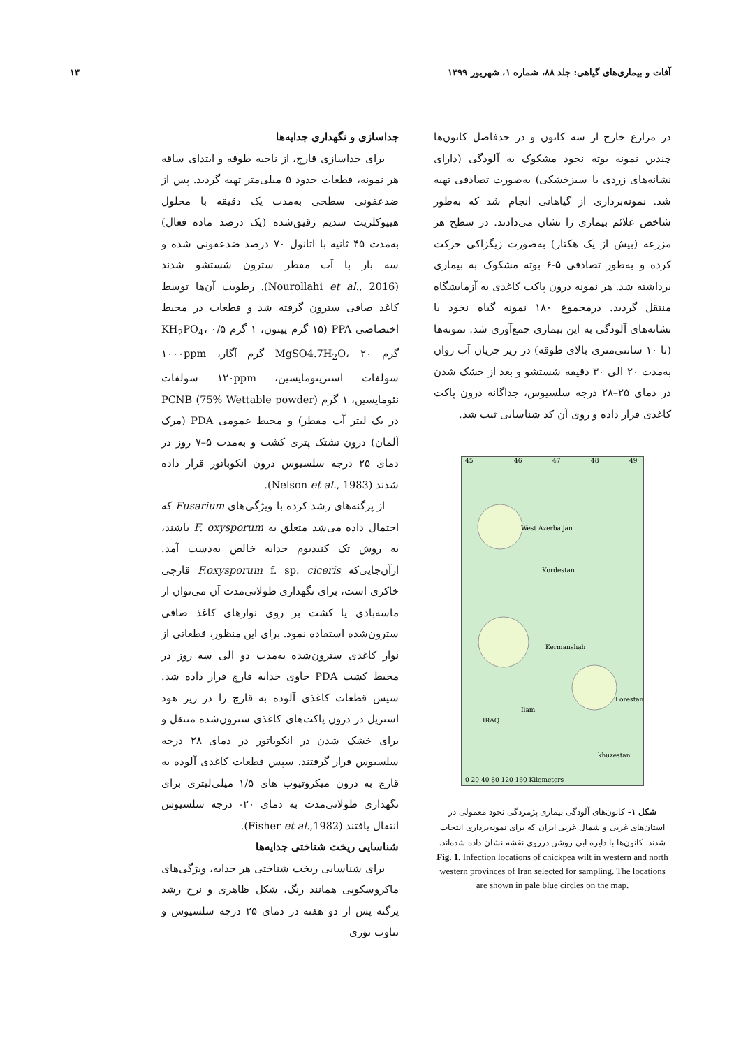آفات و بیماری‌های گیاهی: جلد ۸۸، شماره ۱، شهریور ۱۳۹۹ ۱۳
در مزارع خارج از سه کانون و در حدفاصل کانون‌ها چندین نمونه بوته نخود مشکوک به آلودگی (دارای نشانه‌های زردی یا سبزخشکی) به‌صورت تصادفی تهیه شد. نمونه‌برداری از گیاهانی انجام شد که به‌طور شاخص علائم بیماری را نشان می‌دادند. در سطح هر مزرعه (بیش از یک هکتار) به‌صورت زیگزاکی حرکت کرده و به‌طور تصادفی ۵-۶ بوته مشکوک به بیماری برداشته شد. هر نمونه درون پاکت کاغذی به آزمایشگاه منتقل گردید. درمجموع ۱۸۰ نمونه گیاه نخود با نشانه‌های آلودگی به این بیماری جمع‌آوری شد. نمونه‌ها (تا ۱۰ سانتی‌متری بالای طوقه) در زیر جریان آب روان به‌مدت ۲۰ الی ۳۰ دقیقه شستشو و بعد از خشک شدن در دمای ۲۵–۲۸ درجه سلسیوس، جداگانه درون پاکت کاغذی قرار داده و روی آن کد شناسایی ثبت شد.
45
46
47
48
49
West Azerbaijan
Kordestan
Kermanshah
Ilam
IRAQ
Lorestan
khuzestan
0 20 40 80 120 160 Kilometers
شکل ۱- کانون‌های آلودگی بیماری پژمردگی نخود معمولی در استان‌های غربی و شمال غربی ایران که برای نمونه‌برداری انتخاب شدند. کانون‌ها با دایره آبی روشن درروی نقشه نشان داده شده‌اند.
Fig. 1. Infection locations of chickpea wilt in western and north western provinces of Iran selected for sampling. The locations are shown in pale blue circles on the map.
جداسازی و نگهداری جدایه‌ها
برای جداسازی قارچ، از ناحیه طوقه و ابتدای ساقه هر نمونه، قطعات حدود ۵ میلی‌متر تهیه گردید. پس از ضدعفونی سطحی به‌مدت یک دقیقه با محلول هیپوکلریت سدیم رقیق‌شده (یک درصد ماده فعال) به‌مدت ۴۵ ثانیه با اتانول ۷۰ درصد ضدعفونی شده و سه بار با آب مقطر سترون شستشو شدند (Nourollahi et al., 2016). رطوبت آن‌ها توسط کاغذ صافی سترون گرفته شد و قطعات در محیط اختصاصی PPA (۱۵ گرم پپتون، ۱ گرم KH<sub>2</sub>PO<sub>4</sub>، ۰/۵ گرم MgSO4.7H<sub>2</sub>O، ۲۰ گرم آگار، ۱۰۰۰ppm سولفات استرپتومایسین، ۱۲۰ppm سولفات نئومایسین، ۱ گرم PCNB (75% Wettable powder) در یک لیتر آب مقطر) و محیط عمومی PDA (مرک آلمان) درون تشتک پتری کشت و به‌مدت ۵–۷ روز در دمای ۲۵ درجه سلسیوس درون انکوباتور قرار داده شدند (Nelson et al., 1983).
از پرگنه‌های رشد کرده با ویژگی‌های Fusarium که احتمال داده می‌شد متعلق به F. oxysporum باشند، به روش تک کنیدیوم جدایه خالص به‌دست آمد. ازآن‌جایی‌که F.oxysporum f. sp. ciceris قارچی خاکزی است، برای نگهداری طولانی‌مدت آن می‌توان از ماسه‌بادی یا کشت بر روی نوارهای کاغذ صافی سترون‌شده استفاده نمود. برای این منظور، قطعاتی از نوار کاغذی سترون‌شده به‌مدت دو الی سه روز در محیط کشت PDA حاوی جدایه قارچ قرار داده شد. سپس قطعات کاغذی آلوده به قارچ را در زیر هود استریل در درون پاکت‌های کاغذی سترون‌شده منتقل و برای خشک شدن در انکوباتور در دمای ۲۸ درجه سلسیوس قرار گرفتند. سپس قطعات کاغذی آلوده به قارچ به درون میکروتیوب های ۱/۵ میلی‌لیتری برای نگهداری طولانی‌مدت به دمای ۲۰- درجه سلسیوس انتقال یافتند (Fisher et al.,1982).
شناسایی ریخت شناختی جدایه‌ها
برای شناسایی ریخت شناختی هر جدایه، ویژگی‌های ماکروسکوپی همانند رنگ، شکل ظاهری و نرخ رشد پرگنه پس از دو هفته در دمای ۲۵ درجه سلسیوس و تناوب نوری